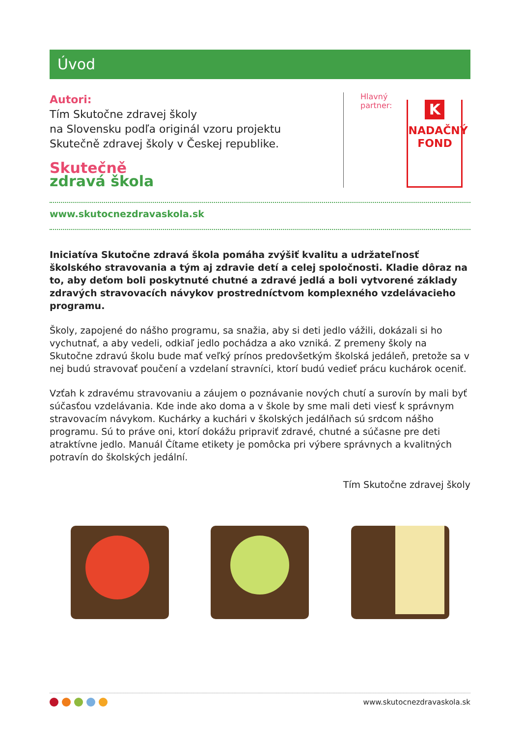Úvod
Autori:
Tím Skutočne zdravej školy
na Slovensku podľa originál vzoru projektu
Skutečně zdravej školy v Českej republike.
Skutečně
zdravá škola
Hlavný
partner:
K
NADAČNÝ
FOND
www.skutocnezdravaskola.sk
Iniciatíva Skutočne zdravá škola pomáha zvýšiť kvalitu a udržateľnosť školského stravovania a tým aj zdravie detí a celej spoločnosti. Kladie dôraz na to, aby deťom boli poskytnuté chutné a zdravé jedlá a boli vytvorené základy zdravých stravovacích návykov prostredníctvom komplexného vzdelávacieho programu.
Školy, zapojené do nášho programu, sa snažia, aby si deti jedlo vážili, dokázali si ho vychutnať, a aby vedeli, odkiaľ jedlo pochádza a ako vzniká. Z premeny školy na Skutočne zdravú školu bude mať veľký prínos predovšetkým školská jedáleň, pretože sa v nej budú stravovať poučení a vzdelaní stravníci, ktorí budú vedieť prácu kuchárok oceniť.
Vzťah k zdravému stravovaniu a záujem o poznávanie nových chutí a surovín by mali byť súčasťou vzdelávania. Kde inde ako doma a v škole by sme mali deti viesť k správnym stravovacím návykom. Kuchárky a kuchári v školských jedálňach sú srdcom nášho programu. Sú to práve oni, ktorí dokážu pripraviť zdravé, chutné a súčasne pre deti atraktívne jedlo. Manuál Čítame etikety je pomôcka pri výbere správnych a kvalitných potravín do školských jedální.
Tím Skutočne zdravej školy
www.skutocnezdravaskola.sk